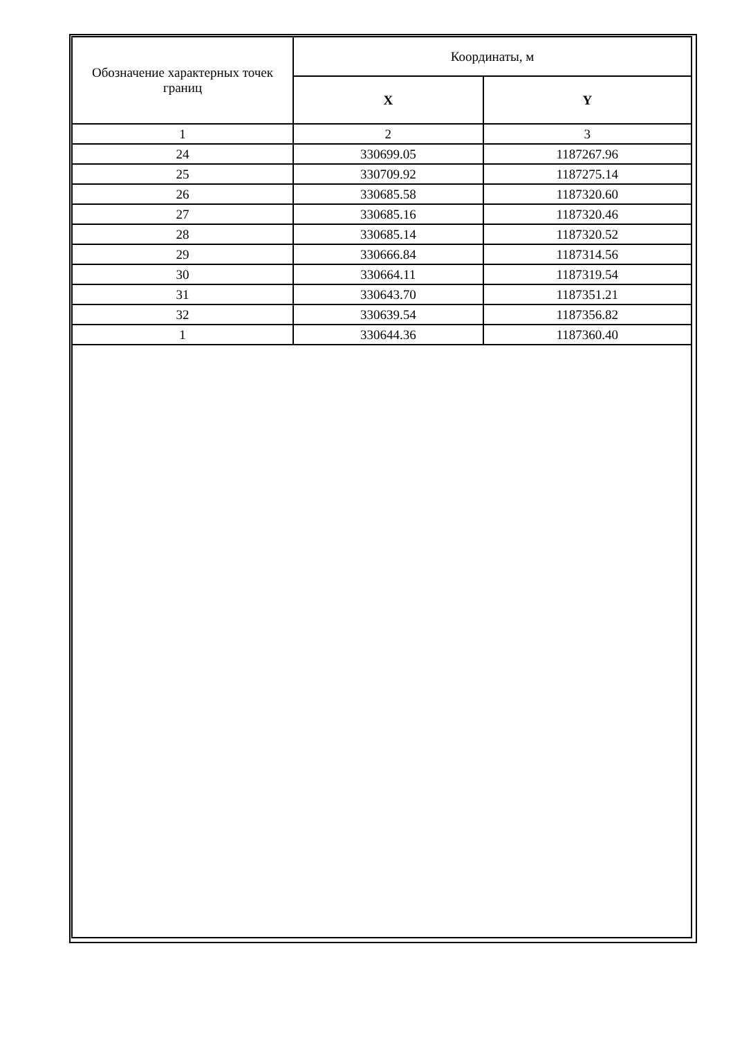| Обозначение характерных точек границ | Координаты, м | |
| --- | --- | --- |
| | X | Y |
| 1 | 2 | 3 |
| 24 | 330699.05 | 1187267.96 |
| 25 | 330709.92 | 1187275.14 |
| 26 | 330685.58 | 1187320.60 |
| 27 | 330685.16 | 1187320.46 |
| 28 | 330685.14 | 1187320.52 |
| 29 | 330666.84 | 1187314.56 |
| 30 | 330664.11 | 1187319.54 |
| 31 | 330643.70 | 1187351.21 |
| 32 | 330639.54 | 1187356.82 |
| 1 | 330644.36 | 1187360.40 |